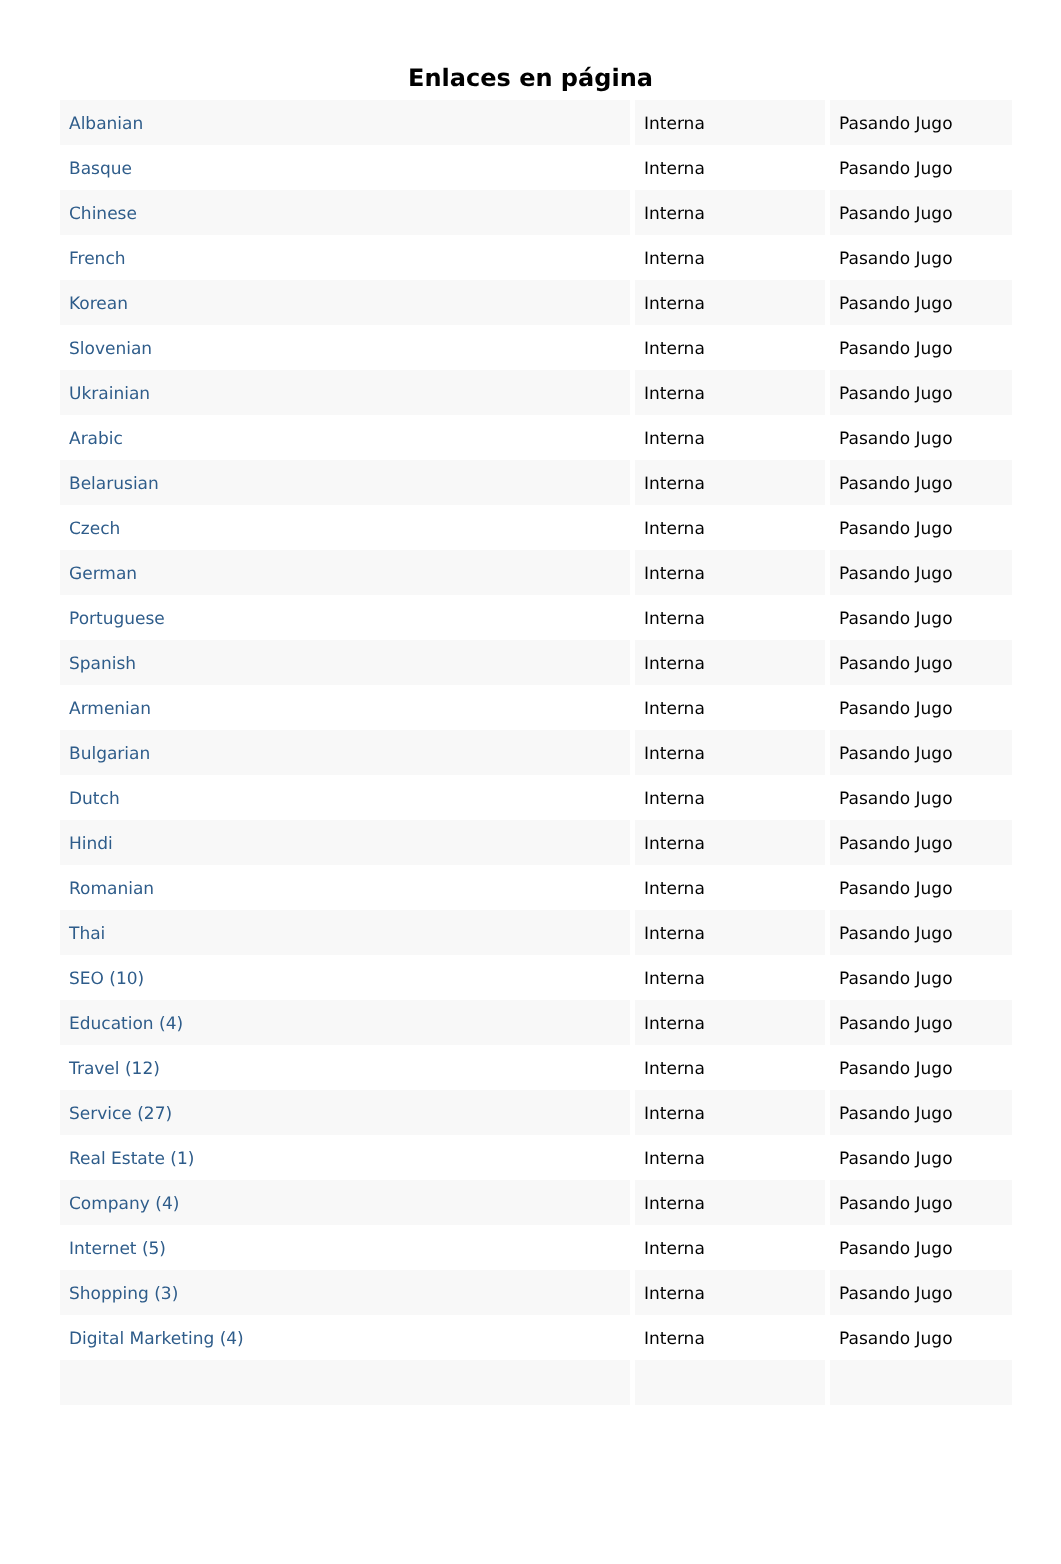Enlaces en página
| Albanian | Interna | Pasando Jugo |
| Basque | Interna | Pasando Jugo |
| Chinese | Interna | Pasando Jugo |
| French | Interna | Pasando Jugo |
| Korean | Interna | Pasando Jugo |
| Slovenian | Interna | Pasando Jugo |
| Ukrainian | Interna | Pasando Jugo |
| Arabic | Interna | Pasando Jugo |
| Belarusian | Interna | Pasando Jugo |
| Czech | Interna | Pasando Jugo |
| German | Interna | Pasando Jugo |
| Portuguese | Interna | Pasando Jugo |
| Spanish | Interna | Pasando Jugo |
| Armenian | Interna | Pasando Jugo |
| Bulgarian | Interna | Pasando Jugo |
| Dutch | Interna | Pasando Jugo |
| Hindi | Interna | Pasando Jugo |
| Romanian | Interna | Pasando Jugo |
| Thai | Interna | Pasando Jugo |
| SEO (10) | Interna | Pasando Jugo |
| Education (4) | Interna | Pasando Jugo |
| Travel (12) | Interna | Pasando Jugo |
| Service (27) | Interna | Pasando Jugo |
| Real Estate (1) | Interna | Pasando Jugo |
| Company (4) | Interna | Pasando Jugo |
| Internet (5) | Interna | Pasando Jugo |
| Shopping (3) | Interna | Pasando Jugo |
| Digital Marketing (4) | Interna | Pasando Jugo |